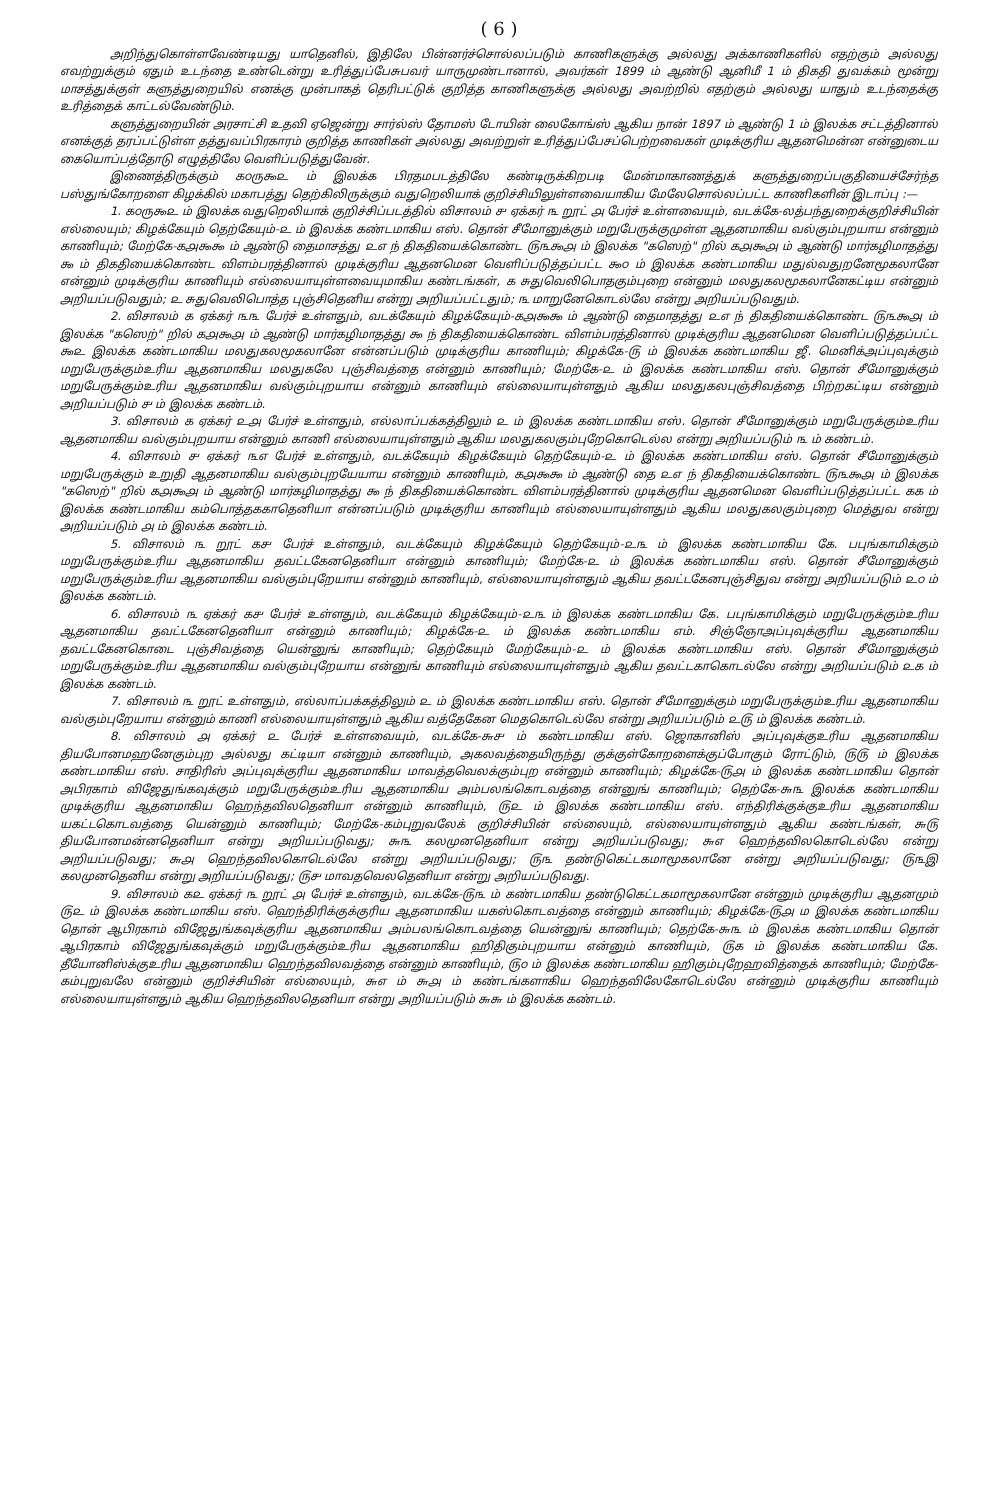( 6 )
அறிந்துகொள்ளவேண்டியது யாதெனில், இதிலே பின்னர்ச்சொல்லப்படும் காணிகளுக்கு அல்லது அக்காணிகளில் எதற்கும் அல்லது எவற்றுக்கும் ஏதும் உடந்தை உண்டென்று உரித்துப்பேசுபவர் யாருமுண்டானால், அவர்கள் 1899 ம் ஆண்டு ஆனிமீ 1 ம் திகதி துவக்கம் மூன்று மாசத்துக்குள் களுத்துறையில் எனக்கு முன்பாகத் தெரிபட்டுக் குறித்த காணிகளுக்கு அல்லது அவற்றில் எதற்கும் அல்லது யாதும் உடந்தைக்கு உரித்தைக் காட்டல்வேண்டும்.
களுத்துறையின் அரசாட்சி உதவி ஏஜென்று சார்ல்ஸ் தோமஸ் டோயின் லைகோங்ஸ் ஆகிய நான் 1897 ம் ஆண்டு 1 ம் இலக்க சட்டத்தினால் எனக்குத் தரப்பட்டுள்ள தத்துவப்பிரகாரம் குறித்த காணிகள் அல்லது அவற்றுள் உரித்துப்பேசப்பெற்றவைகள் முடிக்குரிய ஆதனமென்ன என்னுடைய கையொப்பத்தோடு எழுத்திலே வெளிப்படுத்துவேன்.
இணைத்திருக்கும் ௧௦ரு௯௨ ம் இலக்க பிரதமபடத்திலே கண்டிருக்கிறபடி மேன்மாகாணத்துக் களுத்துறைப்பகுதியைச்சேர்ந்த பஸ்துங்கோறளை கிழக்கில் மகாபத்து தெற்கிலிருக்கும் வதுறெலியாக் குறிச்சியிலுள்ளவையாகிய மேலேசொல்லப்பட்ட காணிகளின் இடாப்பு :—
1. ௧௦ரு௯௨ ம் இலக்க வதுறெலியாக் குறிச்சிப்படத்தில் விசாலம் ௪ ஏக்கர் ௩ றூட் ௮ பேர்ச் உள்ளவையும், வடக்கே-லத்பந்துறைக்குறிச்சியின் எல்லையும்; கிழக்கேயும் தெற்கேயும்-௨ ம் இலக்க கண்டமாகிய எஸ். தொன் சீமோனுக்கும் மறுபேருக்குமுள்ள ஆதனமாகிய வல்கும்புறயாய என்னும் காணியும்; மேற்கே-௧௮௯௯ ம் ஆண்டு தைமாசத்து ௨௭ ந் திகதியைக்கொண்ட ௫௩௯௮ ம் இலக்க "கஸெற்" றில் ௧௮௯௮ ம் ஆண்டு மார்கழிமாதத்து ௯ ம் திகதியைக்கொண்ட விளம்பரத்தினால் முடிக்குரிய ஆதனமென வெளிப்படுத்தப்பட்ட ௯௦ ம் இலக்க கண்டமாகிய மதுல்வதுறனேமூகலானே என்னும் முடிக்குரிய காணியும் எல்லையாயுள்ளவையுமாகிய கண்டங்கள், ௧ சுதுவெலிபொதகும்புறை என்னும் மலதுகலமூகலானேகட்டிய என்னும் அறியப்படுவதும்; ௨ சுதுவெலிபொத்த புஞ்சிதெனிய என்று அறியப்பட்டதும்; ௩ மாறுனேகொடல்லே என்று அறியப்படுவதும்.
2. விசாலம் ௧ ஏக்கர் ௩௩ பேர்ச் உள்ளதும், வடக்கேயும் கிழக்கேயும்-௧௮௯௯ ம் ஆண்டு தைமாதத்து ௨௭ ந் திகதியைக்கொண்ட ௫௩௯௮ ம் இலக்க "கஸெற்" றில் ௧௮௯௮ ம் ஆண்டு மார்கழிமாதத்து ௯ ந் திகதியைக்கொண்ட விளம்பரத்தினால் முடிக்குரிய ஆதனமென வெளிப்படுத்தப்பட்ட ௯௨ இலக்க கண்டமாகிய மலதுகலமூகலானே என்னப்படும் முடிக்குரிய காணியும்; கிழக்கே-௫ ம் இலக்க கண்டமாகிய ஜீ. மெனிக்அப்புவுக்கும் மறுபேருக்கும்உரிய ஆதனமாகிய மலதுகலே புஞ்சிவத்தை என்னும் காணியும்; மேற்கே-௨ ம் இலக்க கண்டமாகிய எஸ். தொன் சீமோனுக்கும் மறுபேருக்கும்உரிய ஆதனமாகிய வல்கும்புறயாய என்னும் காணியும் எல்லையாயுள்ளதும் ஆகிய மலதுகலபுஞ்சிவத்தை பிற்றகட்டிய என்னும் அறியப்படும் ௪ ம் இலக்க கண்டம்.
3. விசாலம் ௧ ஏக்கர் ௨௮ பேர்ச் உள்ளதும், எல்லாப்பக்கத்திலும் ௨ ம் இலக்க கண்டமாகிய எஸ். தொன் சீமோனுக்கும் மறுபேருக்கும்உரிய ஆதனமாகிய வல்கும்புறயாய என்னும் காணி எல்லையாயுள்ளதும் ஆகிய மலதுகலகும்புறேகொடெல்ல என்று அறியப்படும் ௩ ம் கண்டம்.
4. விசாலம் ௪ ஏக்கர் ௩௭ பேர்ச் உள்ளதும், வடக்கேயும் கிழக்கேயும் தெற்கேயும்-௨ ம் இலக்க கண்டமாகிய எஸ். தொன் சீமோனுக்கும் மறுபேருக்கும் உறுதி ஆதனமாகிய வல்கும்புறயேயாய என்னும் காணியும், ௧௮௯௯ ம் ஆண்டு தை ௨௭ ந் திகதியைக்கொண்ட ௫௩௯௮ ம் இலக்க "கஸெற்" றில் ௧௮௯௮ ம் ஆண்டு மார்கழிமாதத்து ௯ ந் திகதியைக்கொண்ட விளம்பரத்தினால் முடிக்குரிய ஆதனமென வெளிப்படுத்தப்பட்ட ௧௧ ம் இலக்க கண்டமாகிய கம்பொத்தககாதெனியா என்னப்படும் முடிக்குரிய காணியும் எல்லையாயுள்ளதும் ஆகிய மலதுகலகும்புறை மெத்துவ என்று அறியப்படும் ௮ ம் இலக்க கண்டம்.
5. விசாலம் ௩ றூட் ௧௪ பேர்ச் உள்ளதும், வடக்கேயும் கிழக்கேயும் தெற்கேயும்-௨௩ ம் இலக்க கண்டமாகிய கே. பபுங்காமிக்கும் மறுபேருக்கும்உரிய ஆதனமாகிய தவட்டகேனதெனியா என்னும் காணியும்; மேற்கே-௨ ம் இலக்க கண்டமாகிய எஸ். தொன் சீமோனுக்கும் மறுபேருக்கும்உரிய ஆதனமாகிய வல்கும்புறேயாய என்னும் காணியும், எல்லையாயுள்ளதும் ஆகிய தவட்டகேனபுஞ்சிதுவ என்று அறியப்படும் ௨௦ ம் இலக்க கண்டம்.
6. விசாலம் ௩ ஏக்கர் ௧௪ பேர்ச் உள்ளதும், வடக்கேயும் கிழக்கேயும்-௨௩ ம் இலக்க கண்டமாகிய கே. பபுங்காமிக்கும் மறுபேருக்கும்உரிய ஆதனமாகிய தவட்டகேனதெனியா என்னும் காணியும்; கிழக்கே-௨ ம் இலக்க கண்டமாகிய எம். சிஞ்ஞோஅப்புவுக்குரிய ஆதனமாகிய தவட்டகேனகொடை புஞ்சிவத்தை யென்னுங் காணியும்; தெற்கேயும் மேற்கேயும்-௨ ம் இலக்க கண்டமாகிய எஸ். தொன் சீமோனுக்கும் மறுபேருக்கும்உரிய ஆதனமாகிய வல்கும்புறேயாய என்னுங் காணியும் எல்லையாயுள்ளதும் ஆகிய தவட்டகாகொடல்லே என்று அறியப்படும் ௨௧ ம் இலக்க கண்டம்.
7. விசாலம் ௩ றூட் உள்ளதும், எல்லாப்பக்கத்திலும் ௨ ம் இலக்க கண்டமாகிய எஸ். தொன் சீமோனுக்கும் மறுபேருக்கும்உரிய ஆதனமாகிய வல்கும்புறேயாய என்னும் காணி எல்லையாயுள்ளதும் ஆகிய வத்தேகேன மெதகொடெல்லே என்று அறியப்படும் ௨௫ ம் இலக்க கண்டம்.
8. விசாலம் ௮ ஏக்கர் ௨ பேர்ச் உள்ளவையும், வடக்கே-௬௪ ம் கண்டமாகிய எஸ். ஜொகானிஸ் அப்புவுக்குஉரிய ஆதனமாகிய தியபோனமஹனேகும்புற அல்லது கட்டியா என்னும் காணியும், அகலவத்தையிருந்து குக்குள்கோறளைக்குப்போகும் ரோட்டும், ௫௫ ம் இலக்க கண்டமாகிய எஸ். சாதிரிஸ் அப்புவுக்குரிய ஆதனமாகிய மாவத்தவெலக்கும்புற என்னும் காணியும்; கிழக்கே-௫௮ ம் இலக்க கண்டமாகிய தொன் அபிரகாம் விஜேதுங்கவுக்கும் மறுபேருக்கும்உரிய ஆதனமாகிய அம்பலங்கொடவத்தை என்னுங் காணியும்; தெற்கே-௬௩ இலக்க கண்டமாகிய முடிக்குரிய ஆதனமாகிய ஹெந்தவிலதெனியா என்னும் காணியும், ௫௨ ம் இலக்க கண்டமாகிய எஸ். எந்திரிக்குக்குஉரிய ஆதனமாகிய யகட்டகொடவத்தை யென்னும் காணியும்; மேற்கே-கம்புறுவலேக் குறிச்சியின் எல்லையும், எல்லையாயுள்ளதும் ஆகிய கண்டங்கள், ௬௫ தியபோனமன்னதெனியா என்று அறியப்படுவது; ௬௩ கலமுனதெனியா என்று அறியப்படுவது; ௬௭ ஹெந்தவிலகொடெல்லே என்று அறியப்படுவது; ௬௮ ஹெந்தவிலகொடெல்லே என்று அறியப்படுவது; ௫௩ தண்டுகெட்டகமாமூகலானே என்று அறியப்படுவது; ௫௩இ கலமுனதெனிய என்று அறியப்படுவது; ௫௪ மாவதவெலதெனியா என்று அறியப்படுவது.
9. விசாலம் ௧௨ ஏக்கர் ௩ றூட் ௮ பேர்ச் உள்ளதும், வடக்கே-௫௩ ம் கண்டமாகிய தண்டுகெட்டகமாமூகலானே என்னும் முடிக்குரிய ஆதனமும் ௫௨ ம் இலக்க கண்டமாகிய எஸ். ஹெந்திரிக்குக்குரிய ஆதனமாகிய யகஸ்கொடவத்தை என்னும் காணியும்; கிழக்கே-௫௮ ம இலக்க கண்டமாகிய தொன் ஆபிரகாம் விஜேதுங்கவுக்குரிய ஆதனமாகிய அம்பலங்கொடவத்தை யென்னுங் காணியும்; தெற்கே-௬௩ ம் இலக்க கண்டமாகிய தொன் ஆபிரகாம் விஜேதுங்கவுக்கும் மறுபேருக்கும்உரிய ஆதனமாகிய ஹிதிகும்புறயாய என்னும் காணியும், ௫௧ ம் இலக்க கண்டமாகிய கே. தீயோனிஸ்க்குஉரிய ஆதனமாகிய ஹெந்தவிலவத்தை என்னும் காணியும், ௫௦ ம் இலக்க கண்டமாகிய ஹிகும்புறேஹவித்தைக் காணியும்; மேற்கே-கம்புறுவலே என்னும் குறிச்சியின் எல்லையும், ௬௭ ம் ௬௮ ம் கண்டங்களாகிய ஹெந்தவிலேகோடெல்லே என்னும் முடிக்குரிய காணியும் எல்லையாயுள்ளதும் ஆகிய ஹெந்தவிலதெனியா என்று அறியப்படும் ௬௬ ம் இலக்க கண்டம்.